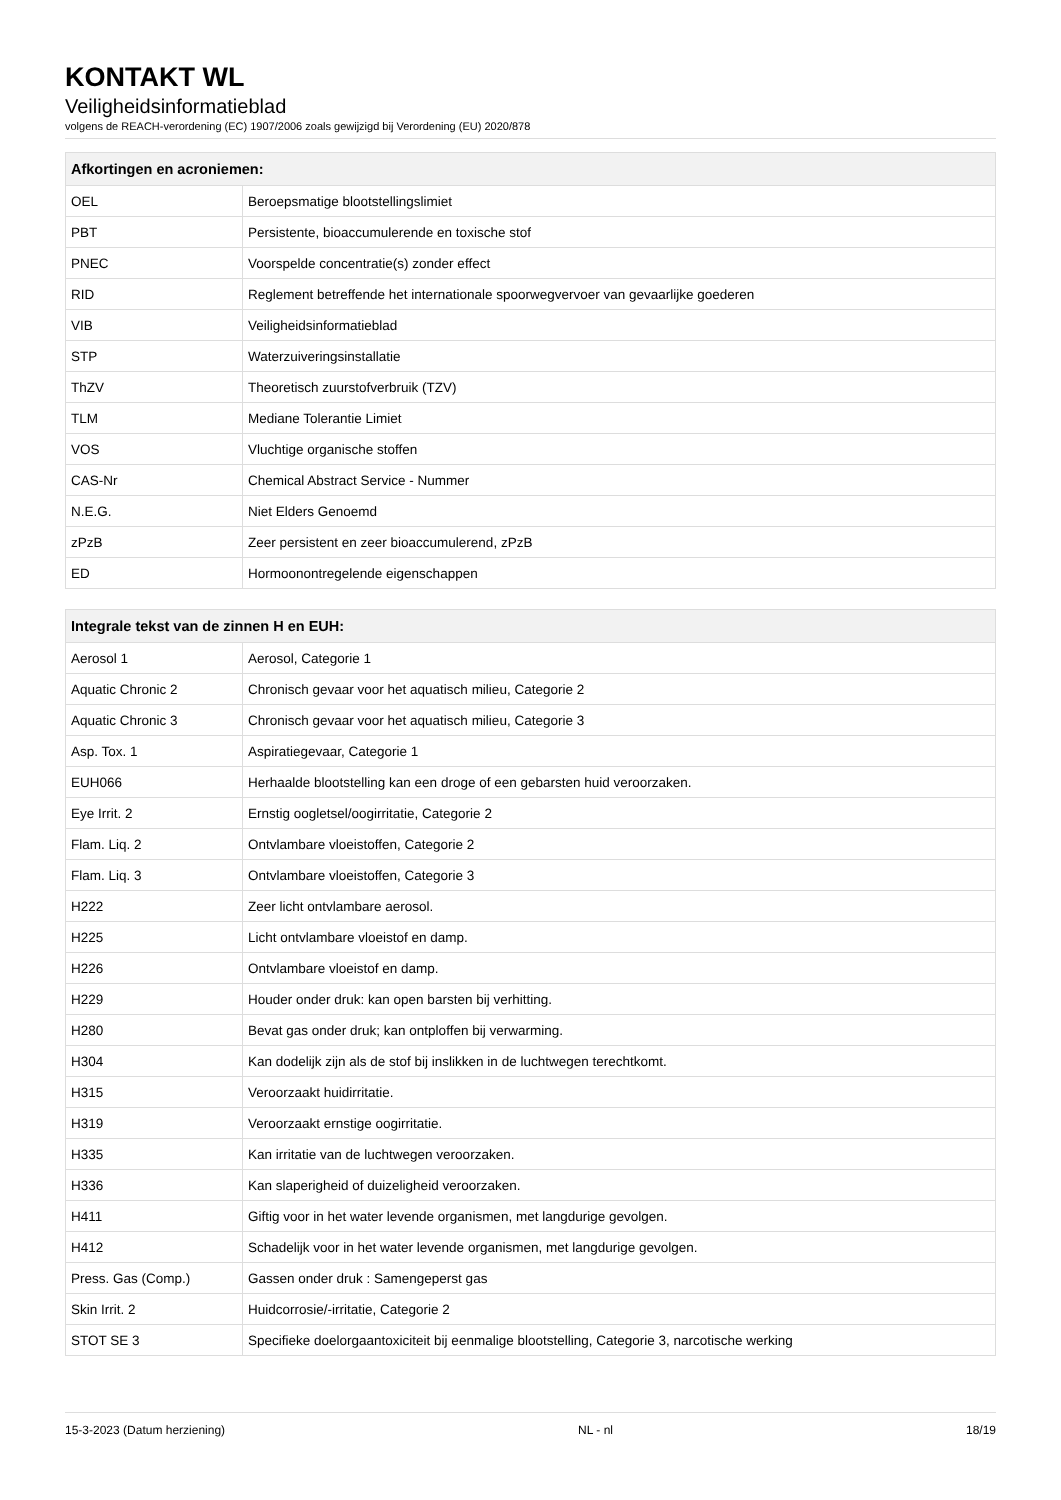KONTAKT WL
Veiligheidsinformatieblad
volgens de REACH-verordening (EC) 1907/2006 zoals gewijzigd bij Verordening (EU) 2020/878
| Afkortingen en acroniemen: | |
| --- | --- |
| OEL | Beroepsmatige blootstellingslimiet |
| PBT | Persistente, bioaccumulerende en toxische stof |
| PNEC | Voorspelde concentratie(s) zonder effect |
| RID | Reglement betreffende het internationale spoorwegvervoer van gevaarlijke goederen |
| VIB | Veiligheidsinformatieblad |
| STP | Waterzuiveringsinstallatie |
| ThZV | Theoretisch zuurstofverbruik (TZV) |
| TLM | Mediane Tolerantie Limiet |
| VOS | Vluchtige organische stoffen |
| CAS-Nr | Chemical Abstract Service - Nummer |
| N.E.G. | Niet Elders Genoemd |
| zPzB | Zeer persistent en zeer bioaccumulerend, zPzB |
| ED | Hormoonontregelende eigenschappen |
| Integrale tekst van de zinnen H en EUH: | |
| --- | --- |
| Aerosol 1 | Aerosol, Categorie 1 |
| Aquatic Chronic 2 | Chronisch gevaar voor het aquatisch milieu, Categorie 2 |
| Aquatic Chronic 3 | Chronisch gevaar voor het aquatisch milieu, Categorie 3 |
| Asp. Tox. 1 | Aspiratiegevaar, Categorie 1 |
| EUH066 | Herhaalde blootstelling kan een droge of een gebarsten huid veroorzaken. |
| Eye Irrit. 2 | Ernstig oogletsel/oogirritatie, Categorie 2 |
| Flam. Liq. 2 | Ontvlambare vloeistoffen, Categorie 2 |
| Flam. Liq. 3 | Ontvlambare vloeistoffen, Categorie 3 |
| H222 | Zeer licht ontvlambare aerosol. |
| H225 | Licht ontvlambare vloeistof en damp. |
| H226 | Ontvlambare vloeistof en damp. |
| H229 | Houder onder druk: kan open barsten bij verhitting. |
| H280 | Bevat gas onder druk; kan ontploffen bij verwarming. |
| H304 | Kan dodelijk zijn als de stof bij inslikken in de luchtwegen terechtkomt. |
| H315 | Veroorzaakt huidirritatie. |
| H319 | Veroorzaakt ernstige oogirritatie. |
| H335 | Kan irritatie van de luchtwegen veroorzaken. |
| H336 | Kan slaperigheid of duizeligheid veroorzaken. |
| H411 | Giftig voor in het water levende organismen, met langdurige gevolgen. |
| H412 | Schadelijk voor in het water levende organismen, met langdurige gevolgen. |
| Press. Gas (Comp.) | Gassen onder druk : Samengeperst gas |
| Skin Irrit. 2 | Huidcorrosie/-irritatie, Categorie 2 |
| STOT SE 3 | Specifieke doelorgaantoxiciteit bij eenmalige blootstelling, Categorie 3, narcotische werking |
15-3-2023 (Datum herziening) NL - nl 18/19